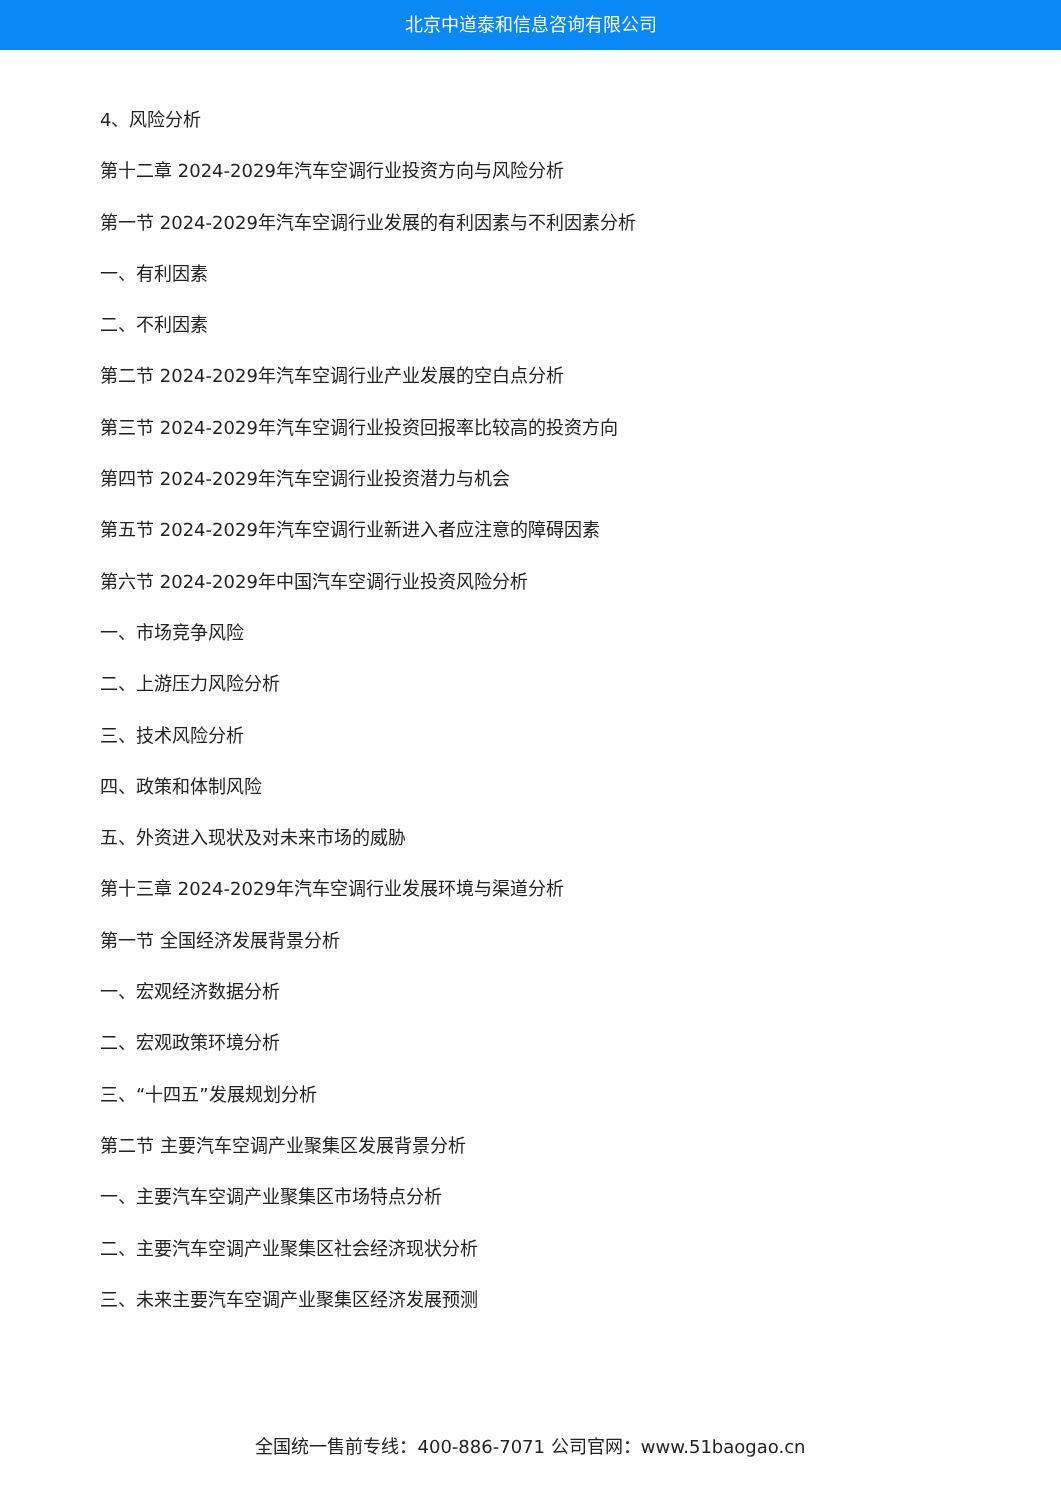北京中道泰和信息咨询有限公司
4、风险分析
第十二章 2024-2029年汽车空调行业投资方向与风险分析
第一节 2024-2029年汽车空调行业发展的有利因素与不利因素分析
一、有利因素
二、不利因素
第二节 2024-2029年汽车空调行业产业发展的空白点分析
第三节 2024-2029年汽车空调行业投资回报率比较高的投资方向
第四节 2024-2029年汽车空调行业投资潜力与机会
第五节 2024-2029年汽车空调行业新进入者应注意的障碍因素
第六节 2024-2029年中国汽车空调行业投资风险分析
一、市场竞争风险
二、上游压力风险分析
三、技术风险分析
四、政策和体制风险
五、外资进入现状及对未来市场的威胁
第十三章 2024-2029年汽车空调行业发展环境与渠道分析
第一节 全国经济发展背景分析
一、宏观经济数据分析
二、宏观政策环境分析
三、“十四五”发展规划分析
第二节 主要汽车空调产业聚集区发展背景分析
一、主要汽车空调产业聚集区市场特点分析
二、主要汽车空调产业聚集区社会经济现状分析
三、未来主要汽车空调产业聚集区经济发展预测
全国统一售前专线：400-886-7071 公司官网：www.51baogao.cn